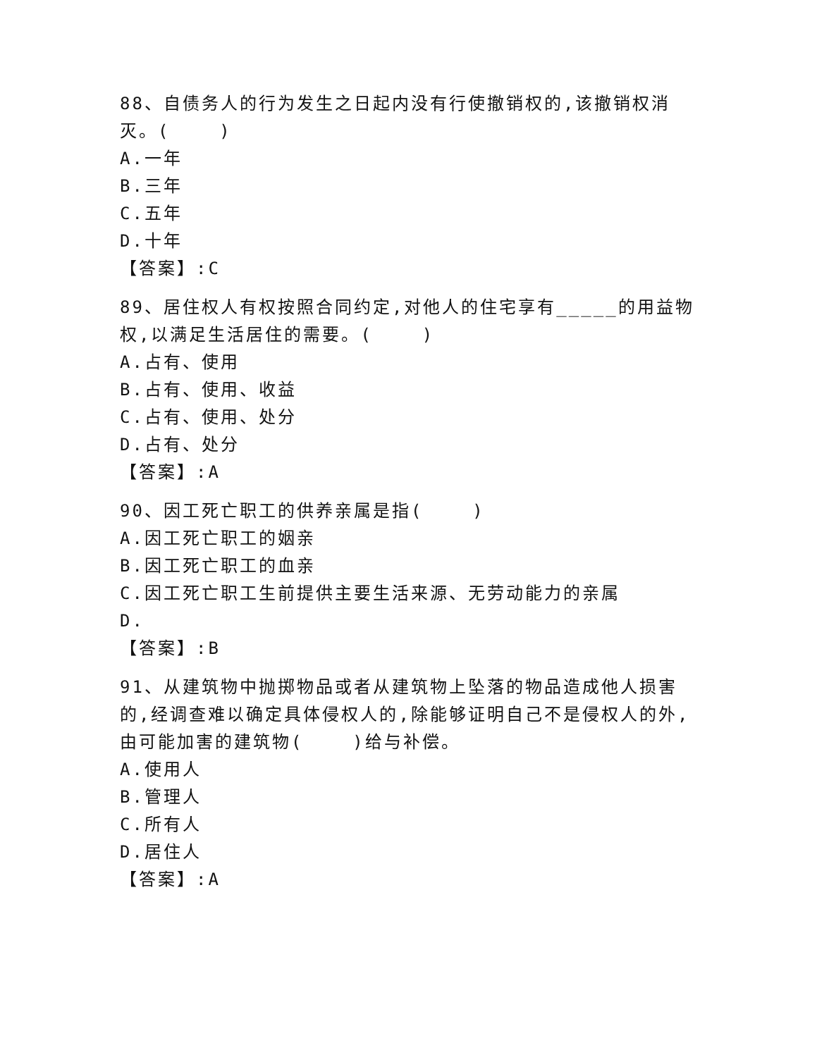88、自债务人的行为发生之日起内没有行使撤销权的,该撤销权消灭。( )
A.一年
B.三年
C.五年
D.十年
【答案】:C
89、居住权人有权按照合同约定,对他人的住宅享有_____的用益物权,以满足生活居住的需要。( )
A.占有、使用
B.占有、使用、收益
C.占有、使用、处分
D.占有、处分
【答案】:A
90、因工死亡职工的供养亲属是指( )
A.因工死亡职工的姻亲
B.因工死亡职工的血亲
C.因工死亡职工生前提供主要生活来源、无劳动能力的亲属
D.
【答案】:B
91、从建筑物中抛掷物品或者从建筑物上坠落的物品造成他人损害的,经调查难以确定具体侵权人的,除能够证明自己不是侵权人的外,由可能加害的建筑物( )给与补偿。
A.使用人
B.管理人
C.所有人
D.居住人
【答案】:A